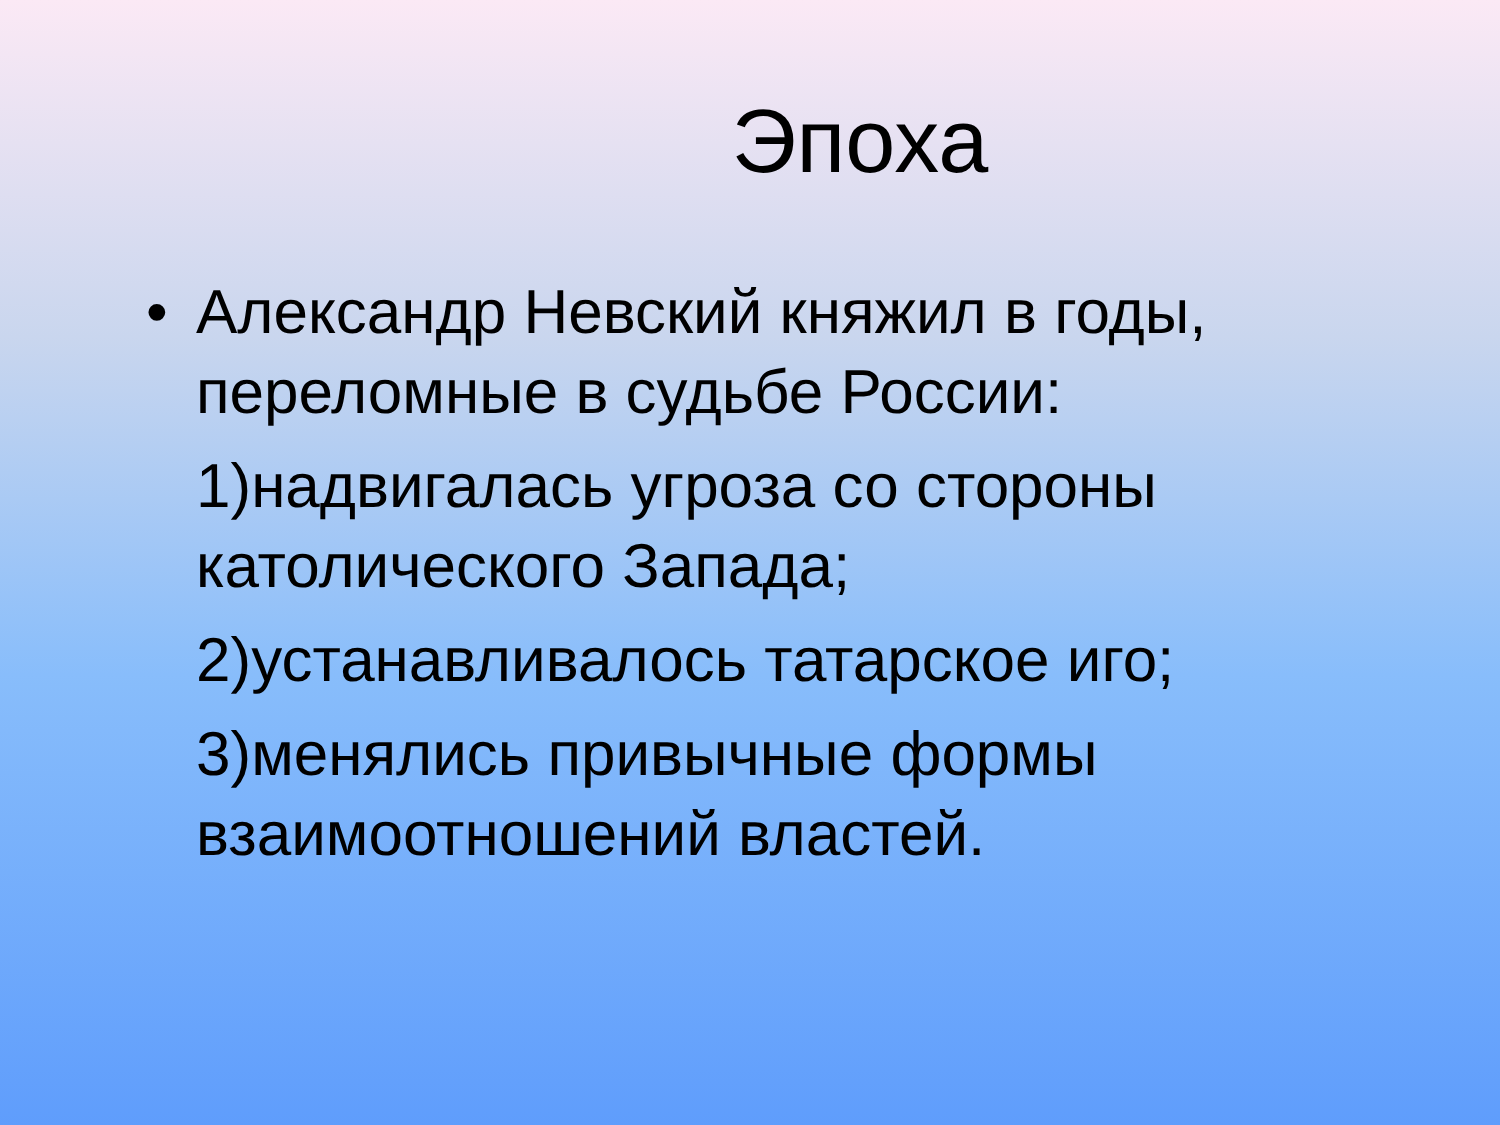Эпоха
• Александр Невский княжил в годы, переломные в судьбе России:
1)надвигалась угроза со стороны католического Запада;
2)устанавливалось татарское иго;
3)менялись привычные формы взаимоотношений властей.